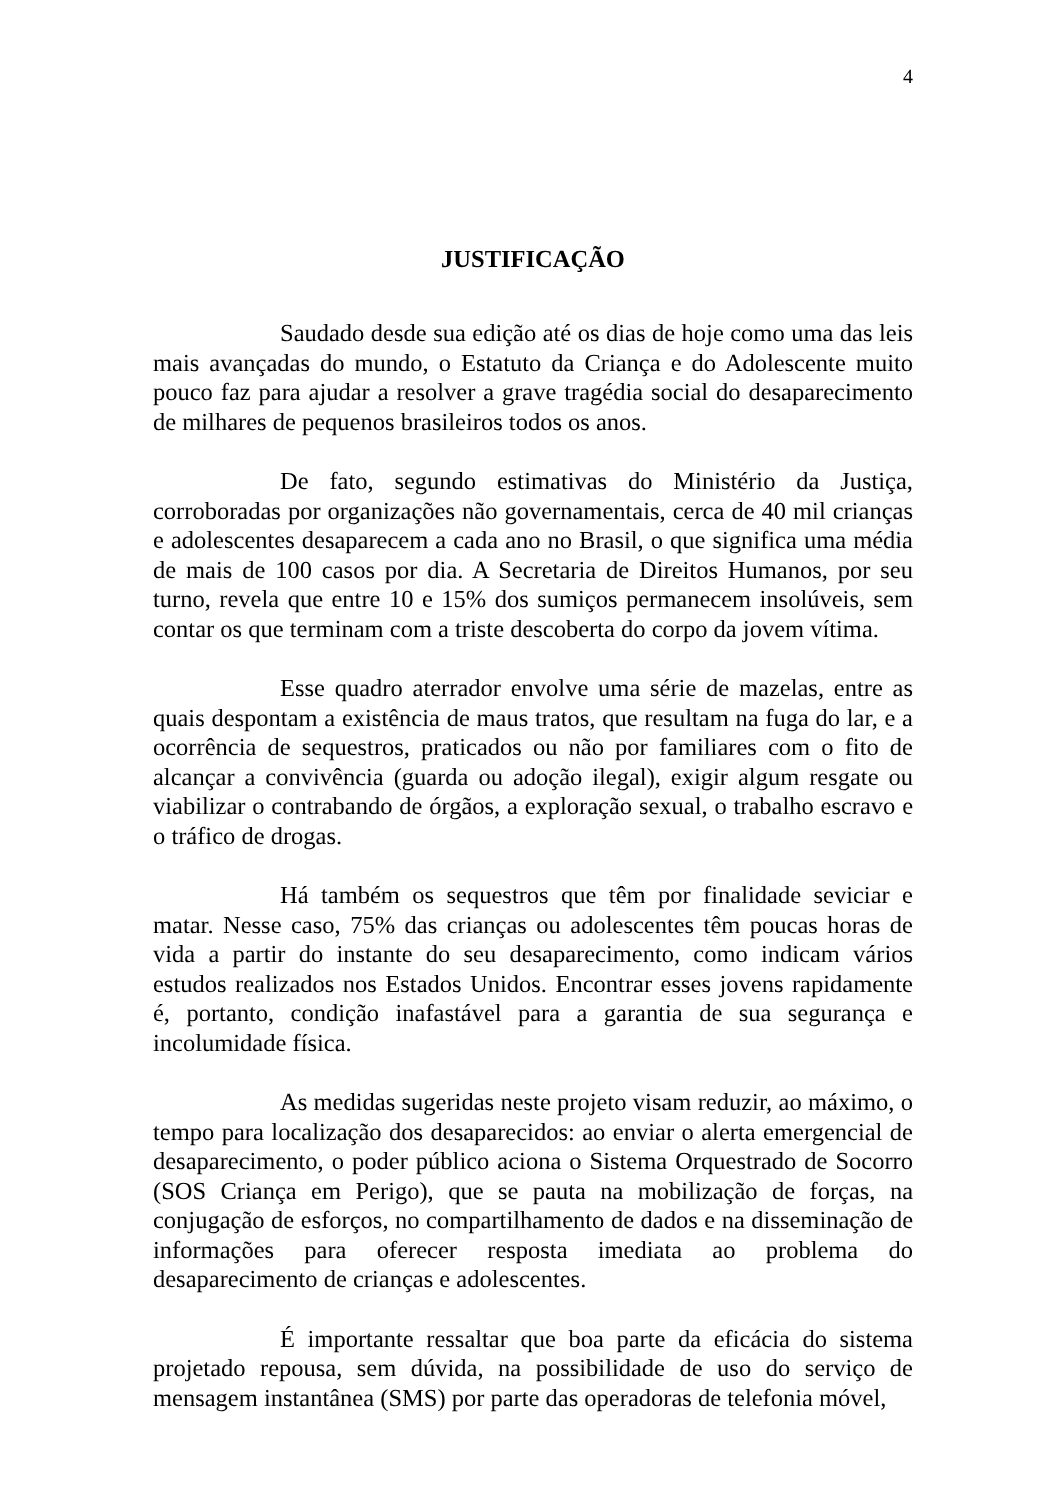4
JUSTIFICAÇÃO
Saudado desde sua edição até os dias de hoje como uma das leis mais avançadas do mundo, o Estatuto da Criança e do Adolescente muito pouco faz para ajudar a resolver a grave tragédia social do desaparecimento de milhares de pequenos brasileiros todos os anos.
De fato, segundo estimativas do Ministério da Justiça, corroboradas por organizações não governamentais, cerca de 40 mil crianças e adolescentes desaparecem a cada ano no Brasil, o que significa uma média de mais de 100 casos por dia. A Secretaria de Direitos Humanos, por seu turno, revela que entre 10 e 15% dos sumiços permanecem insolúveis, sem contar os que terminam com a triste descoberta do corpo da jovem vítima.
Esse quadro aterrador envolve uma série de mazelas, entre as quais despontam a existência de maus tratos, que resultam na fuga do lar, e a ocorrência de sequestros, praticados ou não por familiares com o fito de alcançar a convivência (guarda ou adoção ilegal), exigir algum resgate ou viabilizar o contrabando de órgãos, a exploração sexual, o trabalho escravo e o tráfico de drogas.
Há também os sequestros que têm por finalidade seviciar e matar. Nesse caso, 75% das crianças ou adolescentes têm poucas horas de vida a partir do instante do seu desaparecimento, como indicam vários estudos realizados nos Estados Unidos. Encontrar esses jovens rapidamente é, portanto, condição inafastável para a garantia de sua segurança e incolumidade física.
As medidas sugeridas neste projeto visam reduzir, ao máximo, o tempo para localização dos desaparecidos: ao enviar o alerta emergencial de desaparecimento, o poder público aciona o Sistema Orquestrado de Socorro (SOS Criança em Perigo), que se pauta na mobilização de forças, na conjugação de esforços, no compartilhamento de dados e na disseminação de informações para oferecer resposta imediata ao problema do desaparecimento de crianças e adolescentes.
É importante ressaltar que boa parte da eficácia do sistema projetado repousa, sem dúvida, na possibilidade de uso do serviço de mensagem instantânea (SMS) por parte das operadoras de telefonia móvel,